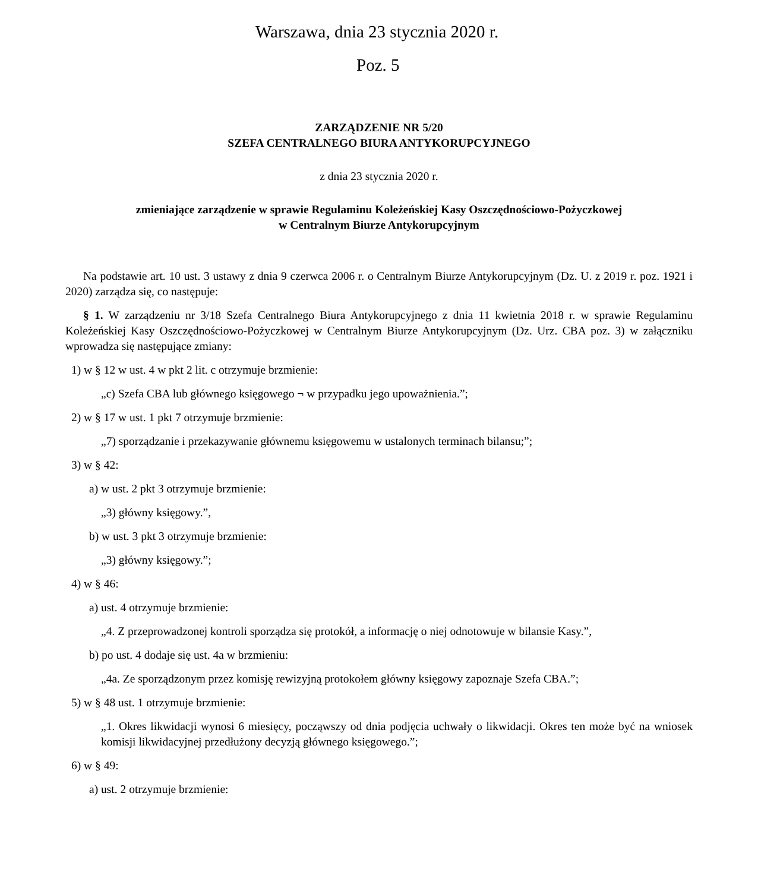Warszawa, dnia 23 stycznia 2020 r.
Poz. 5
ZARZĄDZENIE NR 5/20
SZEFA CENTRALNEGO BIURA ANTYKORUPCYJNEGO
z dnia 23 stycznia 2020 r.
zmieniające zarządzenie w sprawie Regulaminu Koleżeńskiej Kasy Oszczędnościowo-Pożyczkowej
w Centralnym Biurze Antykorupcyjnym
Na podstawie art. 10 ust. 3 ustawy z dnia 9 czerwca 2006 r. o Centralnym Biurze Antykorupcyjnym (Dz. U. z 2019 r. poz. 1921 i 2020) zarządza się, co następuje:
§ 1. W zarządzeniu nr 3/18 Szefa Centralnego Biura Antykorupcyjnego z dnia 11 kwietnia 2018 r. w sprawie Regulaminu Koleżeńskiej Kasy Oszczędnościowo-Pożyczkowej w Centralnym Biurze Antykorupcyjnym (Dz. Urz. CBA poz. 3) w załączniku wprowadza się następujące zmiany:
1) w § 12 w ust. 4 w pkt 2 lit. c otrzymuje brzmienie:
„c) Szefa CBA lub głównego księgowego ¬ w przypadku jego upoważnienia.”;
2) w § 17 w ust. 1 pkt 7 otrzymuje brzmienie:
„7) sporządzanie i przekazywanie głównemu księgowemu w ustalonych terminach bilansu;”;
3) w § 42:
a) w ust. 2 pkt 3 otrzymuje brzmienie:
„3) główny księgowy.”,
b) w ust. 3 pkt 3 otrzymuje brzmienie:
„3) główny księgowy.”;
4) w § 46:
a) ust. 4 otrzymuje brzmienie:
„4. Z przeprowadzonej kontroli sporządza się protokół, a informację o niej odnotowuje w bilansie Kasy.”,
b) po ust. 4 dodaje się ust. 4a w brzmieniu:
„4a. Ze sporządzonym przez komisję rewizyjną protokołem główny księgowy zapoznaje Szefa CBA.”;
5) w § 48 ust. 1 otrzymuje brzmienie:
„1. Okres likwidacji wynosi 6 miesięcy, począwszy od dnia podjęcia uchwały o likwidacji. Okres ten może być na wniosek komisji likwidacyjnej przedłużony decyzją głównego księgowego.”;
6) w § 49:
a) ust. 2 otrzymuje brzmienie: